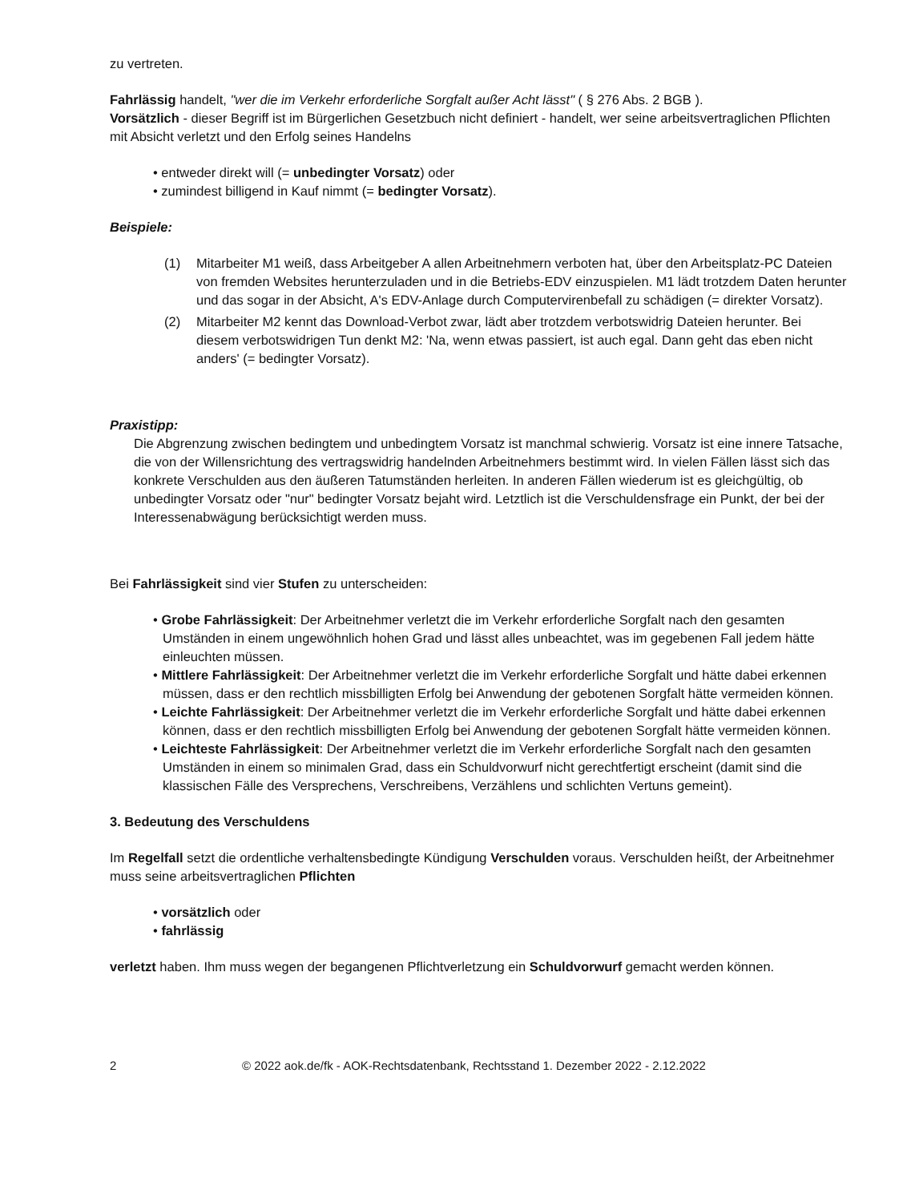zu vertreten.
Fahrlässig handelt, "wer die im Verkehr erforderliche Sorgfalt außer Acht lässt" ( § 276 Abs. 2 BGB ).
Vorsätzlich - dieser Begriff ist im Bürgerlichen Gesetzbuch nicht definiert - handelt, wer seine arbeitsvertraglichen Pflichten mit Absicht verletzt und den Erfolg seines Handelns
• entweder direkt will (= unbedingter Vorsatz) oder
• zumindest billigend in Kauf nimmt (= bedingter Vorsatz).
Beispiele:
(1) Mitarbeiter M1 weiß, dass Arbeitgeber A allen Arbeitnehmern verboten hat, über den Arbeitsplatz-PC Dateien von fremden Websites herunterzuladen und in die Betriebs-EDV einzuspielen. M1 lädt trotzdem Daten herunter und das sogar in der Absicht, A's EDV-Anlage durch Computervirenbefall zu schädigen (= direkter Vorsatz).
(2) Mitarbeiter M2 kennt das Download-Verbot zwar, lädt aber trotzdem verbotswidrig Dateien herunter. Bei diesem verbotswidrigen Tun denkt M2: 'Na, wenn etwas passiert, ist auch egal. Dann geht das eben nicht anders' (= bedingter Vorsatz).
Praxistipp:
Die Abgrenzung zwischen bedingtem und unbedingtem Vorsatz ist manchmal schwierig. Vorsatz ist eine innere Tatsache, die von der Willensrichtung des vertragswidrig handelnden Arbeitnehmers bestimmt wird. In vielen Fällen lässt sich das konkrete Verschulden aus den äußeren Tatumständen herleiten. In anderen Fällen wiederum ist es gleichgültig, ob unbedingter Vorsatz oder "nur" bedingter Vorsatz bejaht wird. Letztlich ist die Verschuldensfrage ein Punkt, der bei der Interessenabwägung berücksichtigt werden muss.
Bei Fahrlässigkeit sind vier Stufen zu unterscheiden:
• Grobe Fahrlässigkeit: Der Arbeitnehmer verletzt die im Verkehr erforderliche Sorgfalt nach den gesamten Umständen in einem ungewöhnlich hohen Grad und lässt alles unbeachtet, was im gegebenen Fall jedem hätte einleuchten müssen.
• Mittlere Fahrlässigkeit: Der Arbeitnehmer verletzt die im Verkehr erforderliche Sorgfalt und hätte dabei erkennen müssen, dass er den rechtlich missbilligten Erfolg bei Anwendung der gebotenen Sorgfalt hätte vermeiden können.
• Leichte Fahrlässigkeit: Der Arbeitnehmer verletzt die im Verkehr erforderliche Sorgfalt und hätte dabei erkennen können, dass er den rechtlich missbilligten Erfolg bei Anwendung der gebotenen Sorgfalt hätte vermeiden können.
• Leichteste Fahrlässigkeit: Der Arbeitnehmer verletzt die im Verkehr erforderliche Sorgfalt nach den gesamten Umständen in einem so minimalen Grad, dass ein Schuldvorwurf nicht gerechtfertigt erscheint (damit sind die klassischen Fälle des Versprechens, Verschreibens, Verzählens und schlichten Vertuns gemeint).
3. Bedeutung des Verschuldens
Im Regelfall setzt die ordentliche verhaltensbedingte Kündigung Verschulden voraus. Verschulden heißt, der Arbeitnehmer muss seine arbeitsvertraglichen Pflichten
• vorsätzlich oder
• fahrlässig
verletzt haben. Ihm muss wegen der begangenen Pflichtverletzung ein Schuldvorwurf gemacht werden können.
2 © 2022 aok.de/fk - AOK-Rechtsdatenbank, Rechtsstand 1. Dezember 2022 - 2.12.2022